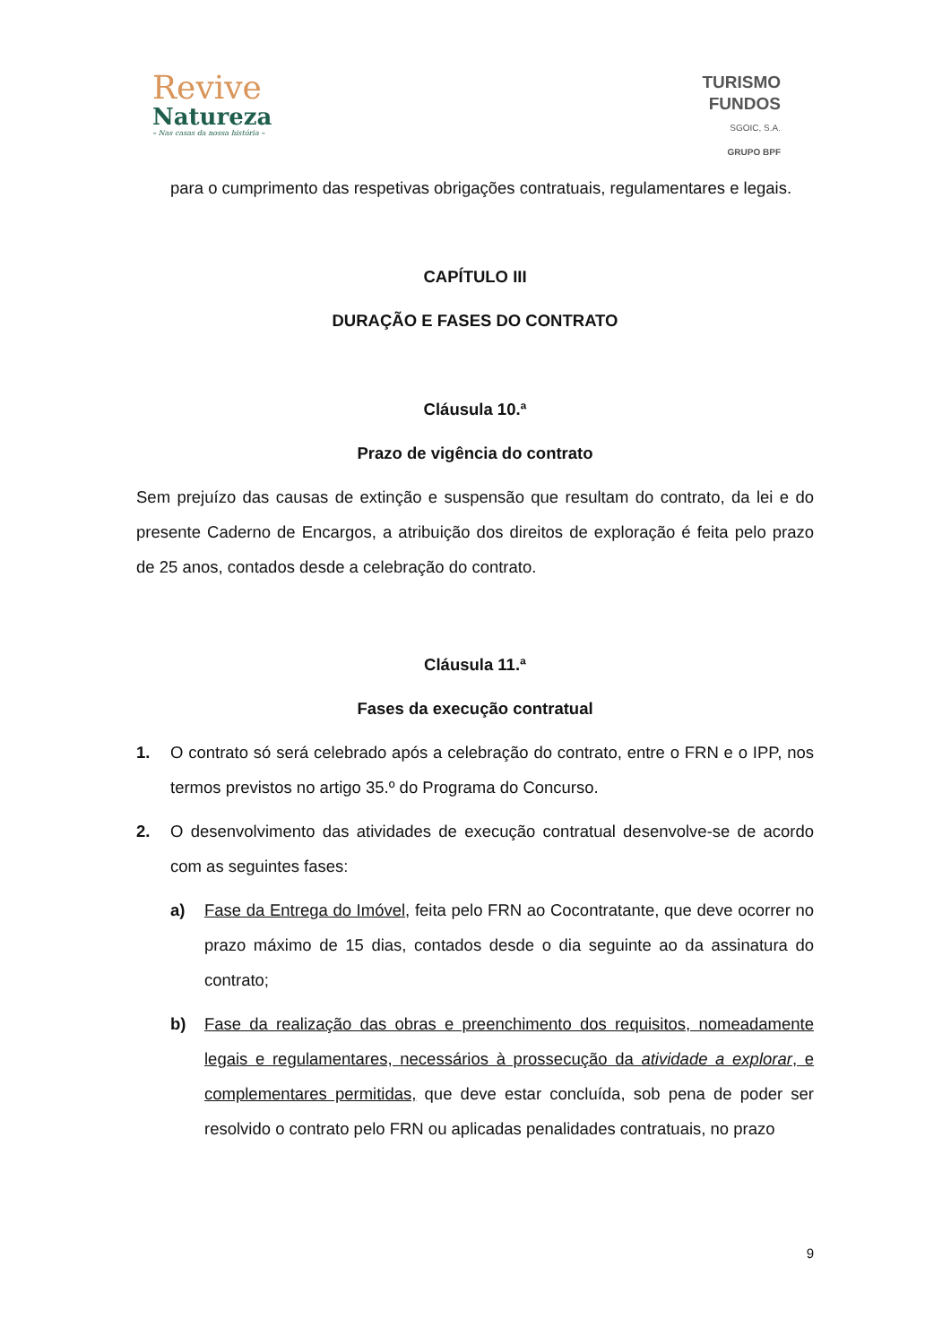Revive
Natureza
– Nas casas da nossa história –
TURISMO
FUNDOS
SGOIC, S.A.
GRUPO BPF
para o cumprimento das respetivas obrigações contratuais, regulamentares e legais.
CAPÍTULO III
DURAÇÃO E FASES DO CONTRATO
Cláusula 10.ª
Prazo de vigência do contrato
Sem prejuízo das causas de extinção e suspensão que resultam do contrato, da lei e do presente Caderno de Encargos, a atribuição dos direitos de exploração é feita pelo prazo de 25 anos, contados desde a celebração do contrato.
Cláusula 11.ª
Fases da execução contratual
1. O contrato só será celebrado após a celebração do contrato, entre o FRN e o IPP, nos termos previstos no artigo 35.º do Programa do Concurso.
2. O desenvolvimento das atividades de execução contratual desenvolve-se de acordo com as seguintes fases:
a) Fase da Entrega do Imóvel, feita pelo FRN ao Cocontratante, que deve ocorrer no prazo máximo de 15 dias, contados desde o dia seguinte ao da assinatura do contrato;
b) Fase da realização das obras e preenchimento dos requisitos, nomeadamente legais e regulamentares, necessários à prossecução da atividade a explorar, e complementares permitidas, que deve estar concluída, sob pena de poder ser resolvido o contrato pelo FRN ou aplicadas penalidades contratuais, no prazo
9